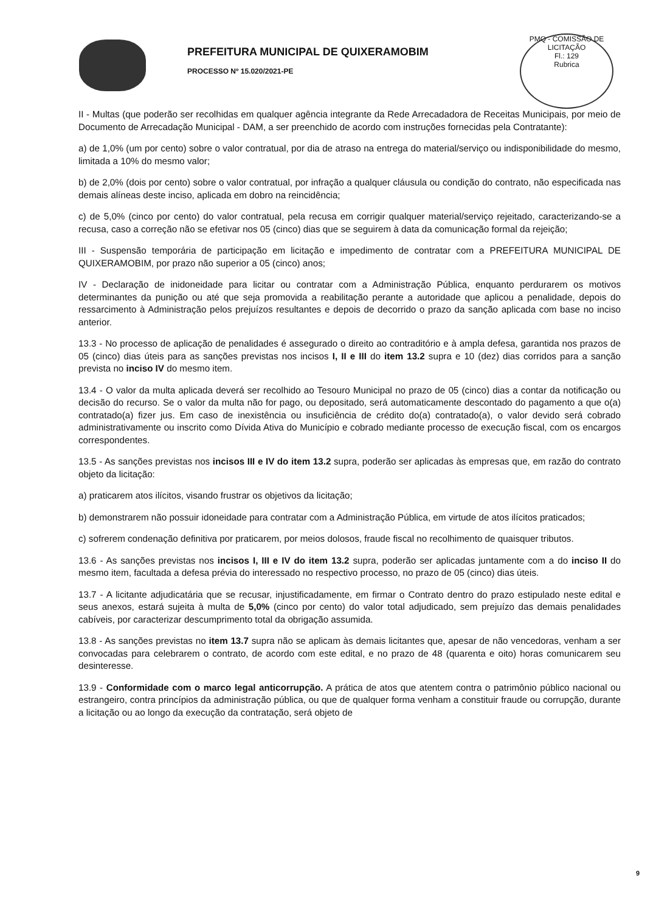PREFEITURA MUNICIPAL DE QUIXERAMOBIM
PROCESSO Nº 15.020/2021-PE
PMQ - COMISSÃO DE LICITAÇÃO
Fl.: 129
Rubrica
II - Multas (que poderão ser recolhidas em qualquer agência integrante da Rede Arrecadadora de Receitas Municipais, por meio de Documento de Arrecadação Municipal - DAM, a ser preenchido de acordo com instruções fornecidas pela Contratante):
a) de 1,0% (um por cento) sobre o valor contratual, por dia de atraso na entrega do material/serviço ou indisponibilidade do mesmo, limitada a 10% do mesmo valor;
b) de 2,0% (dois por cento) sobre o valor contratual, por infração a qualquer cláusula ou condição do contrato, não especificada nas demais alíneas deste inciso, aplicada em dobro na reincidência;
c) de 5,0% (cinco por cento) do valor contratual, pela recusa em corrigir qualquer material/serviço rejeitado, caracterizando-se a recusa, caso a correção não se efetivar nos 05 (cinco) dias que se seguirem à data da comunicação formal da rejeição;
III - Suspensão temporária de participação em licitação e impedimento de contratar com a PREFEITURA MUNICIPAL DE QUIXERAMOBIM, por prazo não superior a 05 (cinco) anos;
IV - Declaração de inidoneidade para licitar ou contratar com a Administração Pública, enquanto perdurarem os motivos determinantes da punição ou até que seja promovida a reabilitação perante a autoridade que aplicou a penalidade, depois do ressarcimento à Administração pelos prejuízos resultantes e depois de decorrido o prazo da sanção aplicada com base no inciso anterior.
13.3 - No processo de aplicação de penalidades é assegurado o direito ao contraditório e à ampla defesa, garantida nos prazos de 05 (cinco) dias úteis para as sanções previstas nos incisos I, II e III do item 13.2 supra e 10 (dez) dias corridos para a sanção prevista no inciso IV do mesmo item.
13.4 - O valor da multa aplicada deverá ser recolhido ao Tesouro Municipal no prazo de 05 (cinco) dias a contar da notificação ou decisão do recurso. Se o valor da multa não for pago, ou depositado, será automaticamente descontado do pagamento a que o(a) contratado(a) fizer jus. Em caso de inexistência ou insuficiência de crédito do(a) contratado(a), o valor devido será cobrado administrativamente ou inscrito como Dívida Ativa do Município e cobrado mediante processo de execução fiscal, com os encargos correspondentes.
13.5 - As sanções previstas nos incisos III e IV do item 13.2 supra, poderão ser aplicadas às empresas que, em razão do contrato objeto da licitação:
a) praticarem atos ilícitos, visando frustrar os objetivos da licitação;
b) demonstrarem não possuir idoneidade para contratar com a Administração Pública, em virtude de atos ilícitos praticados;
c) sofrerem condenação definitiva por praticarem, por meios dolosos, fraude fiscal no recolhimento de quaisquer tributos.
13.6 - As sanções previstas nos incisos I, III e IV do item 13.2 supra, poderão ser aplicadas juntamente com a do inciso II do mesmo item, facultada a defesa prévia do interessado no respectivo processo, no prazo de 05 (cinco) dias úteis.
13.7 - A licitante adjudicatária que se recusar, injustificadamente, em firmar o Contrato dentro do prazo estipulado neste edital e seus anexos, estará sujeita à multa de 5,0% (cinco por cento) do valor total adjudicado, sem prejuízo das demais penalidades cabíveis, por caracterizar descumprimento total da obrigação assumida.
13.8 - As sanções previstas no item 13.7 supra não se aplicam às demais licitantes que, apesar de não vencedoras, venham a ser convocadas para celebrarem o contrato, de acordo com este edital, e no prazo de 48 (quarenta e oito) horas comunicarem seu desinteresse.
13.9 - Conformidade com o marco legal anticorrupção. A prática de atos que atentem contra o patrimônio público nacional ou estrangeiro, contra princípios da administração pública, ou que de qualquer forma venham a constituir fraude ou corrupção, durante a licitação ou ao longo da execução da contratação, será objeto de
9